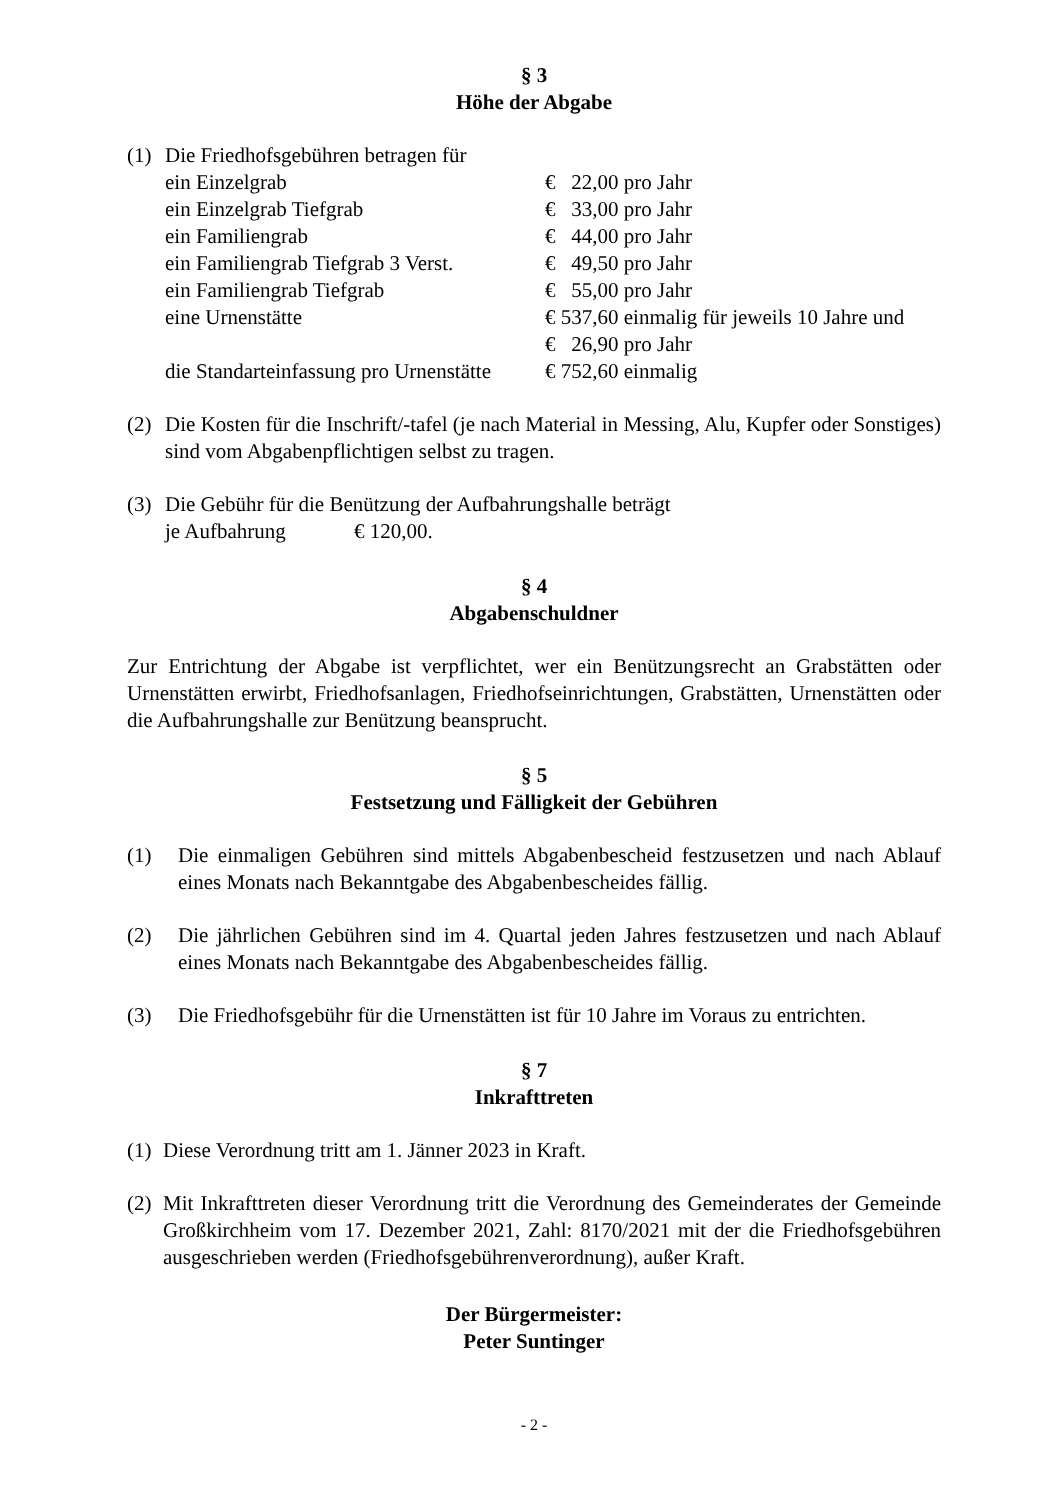§ 3
Höhe der Abgabe
(1) Die Friedhofsgebühren betragen für
| ein Einzelgrab | € 22,00 pro Jahr |
| ein Einzelgrab Tiefgrab | € 33,00 pro Jahr |
| ein Familiengrab | € 44,00 pro Jahr |
| ein Familiengrab Tiefgrab 3 Verst. | € 49,50 pro Jahr |
| ein Familiengrab Tiefgrab | € 55,00 pro Jahr |
| eine Urnenstätte | € 537,60 einmalig für jeweils 10 Jahre und |
| | € 26,90 pro Jahr |
| die Standarteinfassung pro Urnenstätte | € 752,60 einmalig |
(2) Die Kosten für die Inschrift/-tafel (je nach Material in Messing, Alu, Kupfer oder Sonstiges) sind vom Abgabenpflichtigen selbst zu tragen.
(3) Die Gebühr für die Benützung der Aufbahrungshalle beträgt
je Aufbahrung € 120,00.
§ 4
Abgabenschuldner
Zur Entrichtung der Abgabe ist verpflichtet, wer ein Benützungsrecht an Grabstätten oder Urnenstätten erwirbt, Friedhofsanlagen, Friedhofseinrichtungen, Grabstätten, Urnenstätten oder die Aufbahrungshalle zur Benützung beansprucht.
§ 5
Festsetzung und Fälligkeit der Gebühren
(1) Die einmaligen Gebühren sind mittels Abgabenbescheid festzusetzen und nach Ablauf eines Monats nach Bekanntgabe des Abgabenbescheides fällig.
(2) Die jährlichen Gebühren sind im 4. Quartal jeden Jahres festzusetzen und nach Ablauf eines Monats nach Bekanntgabe des Abgabenbescheides fällig.
(3) Die Friedhofsgebühr für die Urnenstätten ist für 10 Jahre im Voraus zu entrichten.
§ 7
Inkrafttreten
(1) Diese Verordnung tritt am 1. Jänner 2023 in Kraft.
(2) Mit Inkrafttreten dieser Verordnung tritt die Verordnung des Gemeinderates der Gemeinde Großkirchheim vom 17. Dezember 2021, Zahl: 8170/2021 mit der die Friedhofsgebühren ausgeschrieben werden (Friedhofsgebührenverordnung), außer Kraft.
Der Bürgermeister:
Peter Suntinger
- 2 -